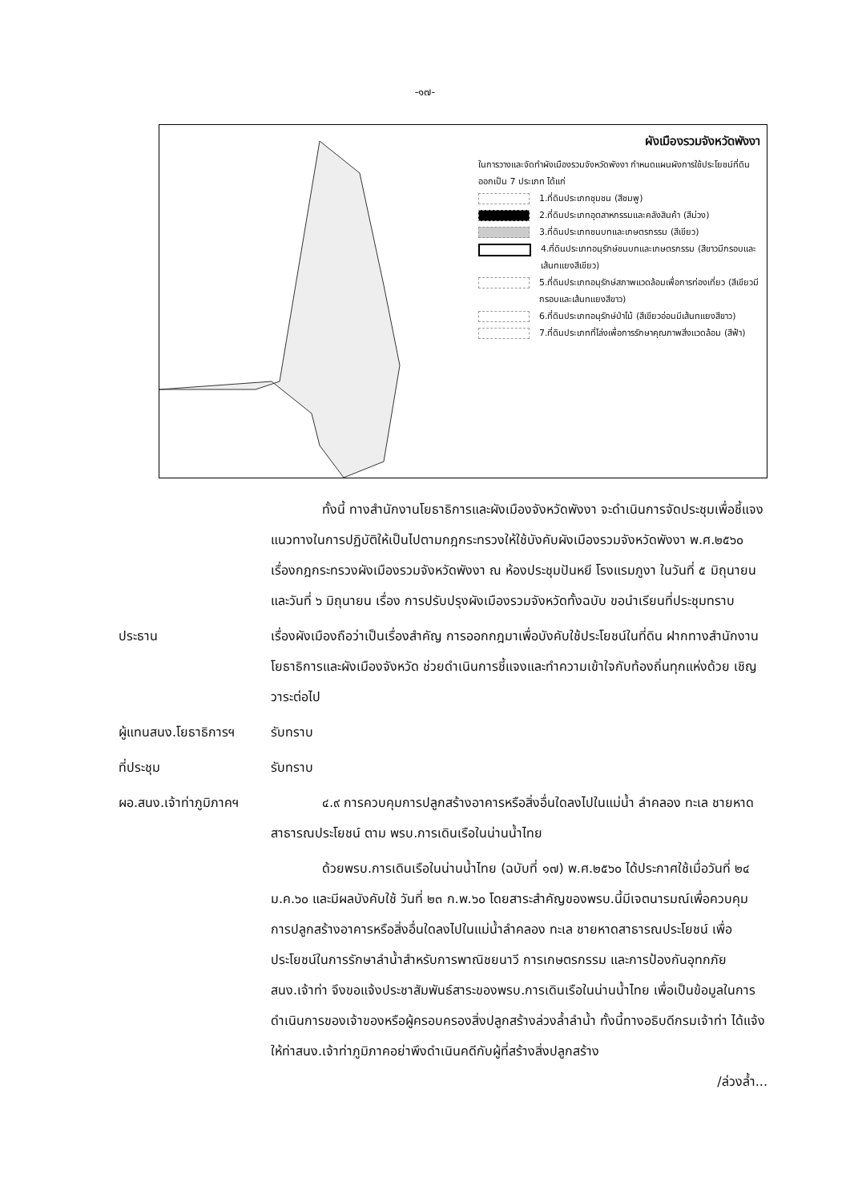-๑๗-
ผังเมืองรวมจังหวัดพังงา
ในการวางและจัดทำผังเมืองรวมจังหวัดพังงา กำหนดแผนผังการใช้ประโยชน์ที่ดินออกเป็น 7 ประเภท ได้แก่
1.ที่ดินประเภทชุมชน (สีชมพู)
2.ที่ดินประเภทอุตสาหกรรมและคลังสินค้า (สีม่วง)
3.ที่ดินประเภทชนบทและเกษตรกรรม (สีเขียว)
4.ที่ดินประเภทอนุรักษ์ชนบทและเกษตรกรรม (สีขาวมีกรอบและเส้นทแยงสีเขียว)
5.ที่ดินประเภทอนุรักษ์สภาพแวดล้อมเพื่อการท่องเที่ยว (สีเขียวมีกรอบและเส้นทแยงสีขาว)
6.ที่ดินประเภทอนุรักษ์ป่าไม้ (สีเขียวอ่อนมีเส้นทแยงสีขาว)
7.ที่ดินประเภทที่โล่งเพื่อการรักษาคุณภาพสิ่งแวดล้อม (สีฟ้า)
ทั้งนี้ ทางสำนักงานโยธาธิการและผังเมืองจังหวัดพังงา จะดำเนินการจัดประชุมเพื่อชี้แจงแนวทางในการปฏิบัติให้เป็นไปตามกฎกระทรวงให้ใช้บังคับผังเมืองรวมจังหวัดพังงา พ.ศ.๒๕๖๐ เรื่องกฎกระทรวงผังเมืองรวมจังหวัดพังงา ณ ห้องประชุมปันหยี โรงแรมภูงา ในวันที่ ๕ มิถุนายน และวันที่ ๖ มิถุนายน เรื่อง การปรับปรุงผังเมืองรวมจังหวัดทั้งฉบับ ขอนำเรียนที่ประชุมทราบ
ประธาน เรื่องผังเมืองถือว่าเป็นเรื่องสำคัญ การออกกฎมาเพื่อบังคับใช้ประโยชน์ในที่ดิน ฝากทางสำนักงานโยธาธิการและผังเมืองจังหวัด ช่วยดำเนินการชี้แจงและทำความเข้าใจกับท้องถิ่นทุกแห่งด้วย เชิญวาระต่อไป
ผู้แทนสนง.โยธาธิการฯ
รับทราบ
ที่ประชุม รับทราบ
ผอ.สนง.เจ้าท่าภูมิภาคฯ
๔.๙ การควบคุมการปลูกสร้างอาคารหรือสิ่งอื่นใดลงไปในแม่น้ำ ลำคลอง ทะเล ชายหาดสาธารณประโยชน์ ตาม พรบ.การเดินเรือในน่านน้ำไทย
ด้วยพรบ.การเดินเรือในน่านน้ำไทย (ฉบับที่ ๑๗) พ.ศ.๒๕๖๐ ได้ประกาศใช้เมื่อวันที่ ๒๔ ม.ค.๖๐ และมีผลบังคับใช้ วันที่ ๒๓ ก.พ.๖๐ โดยสาระสำคัญของพรบ.นี้มีเจตนารมณ์เพื่อควบคุมการปลูกสร้างอาคารหรือสิ่งอื่นใดลงไปในแม่น้ำลำคลอง ทะเล ชายหาดสาธารณประโยชน์ เพื่อประโยชน์ในการรักษาลำน้ำสำหรับการพาณิชยนาวี การเกษตรกรรม และการป้องกันอุทกภัย สนง.เจ้าท่า จึงขอแจ้งประชาสัมพันธ์สาระของพรบ.การเดินเรือในน่านน้ำไทย เพื่อเป็นข้อมูลในการดำเนินการของเจ้าของหรือผู้ครอบครองสิ่งปลูกสร้างล่วงล้ำลำน้ำ ทั้งนี้ทางอธิบดีกรมเจ้าท่า ได้แจ้งให้ท่าสนง.เจ้าท่าภูมิภาคอย่าพึงดำเนินคดีกับผู้ที่สร้างสิ่งปลูกสร้าง
/ล่วงล้ำ...